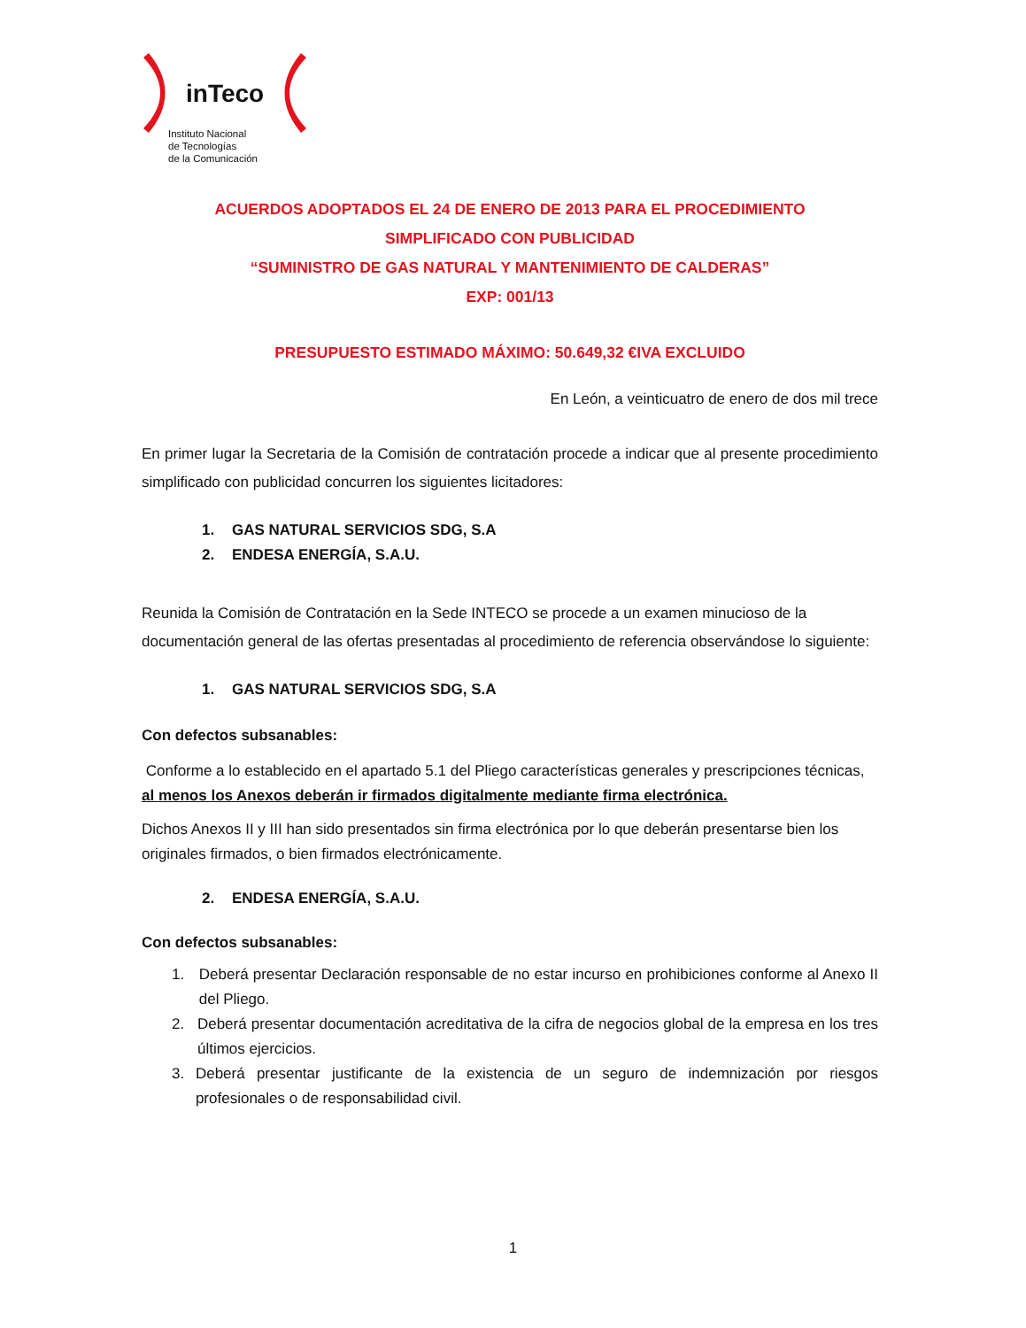inTeco
Instituto Nacional
de Tecnologías
de la Comunicación
ACUERDOS ADOPTADOS EL 24 DE ENERO DE 2013 PARA EL PROCEDIMIENTO
SIMPLIFICADO CON PUBLICIDAD
“SUMINISTRO DE GAS NATURAL Y MANTENIMIENTO DE CALDERAS”
EXP: 001/13
PRESUPUESTO ESTIMADO MÁXIMO: 50.649,32 €IVA EXCLUIDO
En León, a veinticuatro de enero de dos mil trece
En primer lugar la Secretaria de la Comisión de contratación procede a indicar que al presente procedimiento simplificado con publicidad concurren los siguientes licitadores:
1. GAS NATURAL SERVICIOS SDG, S.A
2. ENDESA ENERGÍA, S.A.U.
Reunida la Comisión de Contratación en la Sede INTECO se procede a un examen minucioso de la documentación general de las ofertas presentadas al procedimiento de referencia observándose lo siguiente:
1. GAS NATURAL SERVICIOS SDG, S.A
Con defectos subsanables:
Conforme a lo establecido en el apartado 5.1 del Pliego características generales y prescripciones técnicas, al menos los Anexos deberán ir firmados digitalmente mediante firma electrónica.
Dichos Anexos II y III han sido presentados sin firma electrónica por lo que deberán presentarse bien los originales firmados, o bien firmados electrónicamente.
2. ENDESA ENERGÍA, S.A.U.
Con defectos subsanables:
1. Deberá presentar Declaración responsable de no estar incurso en prohibiciones conforme al Anexo II del Pliego.
2. Deberá presentar documentación acreditativa de la cifra de negocios global de la empresa en los tres últimos ejercicios.
3. Deberá presentar justificante de la existencia de un seguro de indemnización por riesgos profesionales o de responsabilidad civil.
1